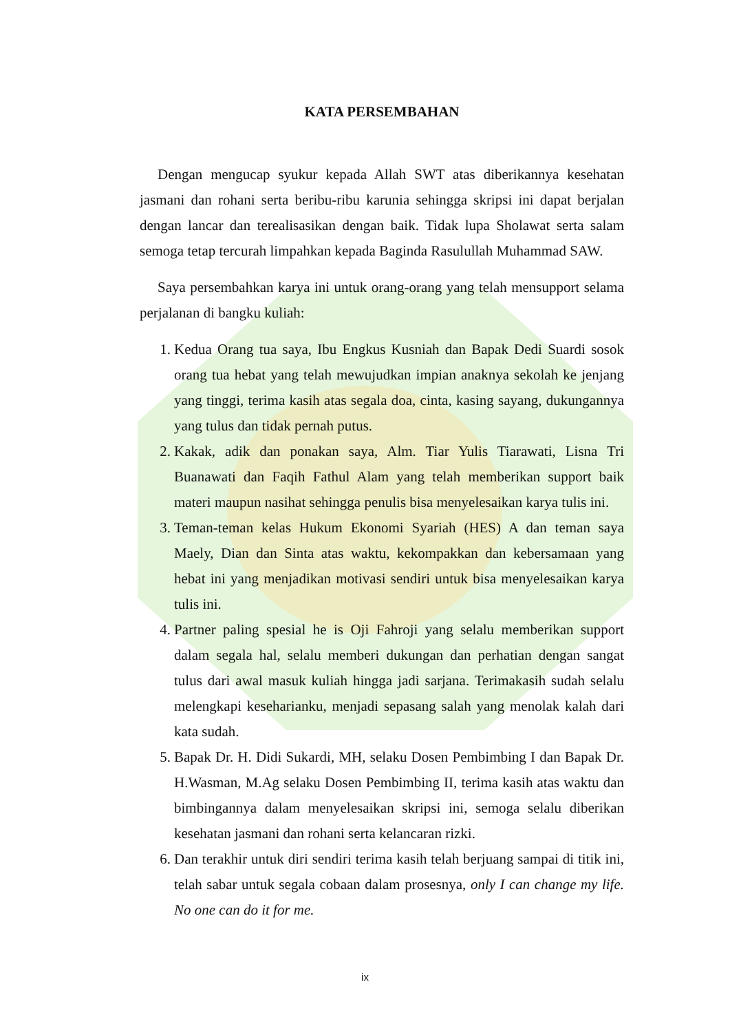KATA PERSEMBAHAN
Dengan mengucap syukur kepada Allah SWT atas diberikannya kesehatan jasmani dan rohani serta beribu-ribu karunia sehingga skripsi ini dapat berjalan dengan lancar dan terealisasikan dengan baik. Tidak lupa Sholawat serta salam semoga tetap tercurah limpahkan kepada Baginda Rasulullah Muhammad SAW.
Saya persembahkan karya ini untuk orang-orang yang telah mensupport selama perjalanan di bangku kuliah:
1. Kedua Orang tua saya, Ibu Engkus Kusniah dan Bapak Dedi Suardi sosok orang tua hebat yang telah mewujudkan impian anaknya sekolah ke jenjang yang tinggi, terima kasih atas segala doa, cinta, kasing sayang, dukungannya yang tulus dan tidak pernah putus.
2. Kakak, adik dan ponakan saya, Alm. Tiar Yulis Tiarawati, Lisna Tri Buanawati dan Faqih Fathul Alam yang telah memberikan support baik materi maupun nasihat sehingga penulis bisa menyelesaikan karya tulis ini.
3. Teman-teman kelas Hukum Ekonomi Syariah (HES) A dan teman saya Maely, Dian dan Sinta atas waktu, kekompakkan dan kebersamaan yang hebat ini yang menjadikan motivasi sendiri untuk bisa menyelesaikan karya tulis ini.
4. Partner paling spesial he is Oji Fahroji yang selalu memberikan support dalam segala hal, selalu memberi dukungan dan perhatian dengan sangat tulus dari awal masuk kuliah hingga jadi sarjana. Terimakasih sudah selalu melengkapi keseharianku, menjadi sepasang salah yang menolak kalah dari kata sudah.
5. Bapak Dr. H. Didi Sukardi, MH, selaku Dosen Pembimbing I dan Bapak Dr. H.Wasman, M.Ag selaku Dosen Pembimbing II, terima kasih atas waktu dan bimbingannya dalam menyelesaikan skripsi ini, semoga selalu diberikan kesehatan jasmani dan rohani serta kelancaran rizki.
6. Dan terakhir untuk diri sendiri terima kasih telah berjuang sampai di titik ini, telah sabar untuk segala cobaan dalam prosesnya, only I can change my life. No one can do it for me.
ix